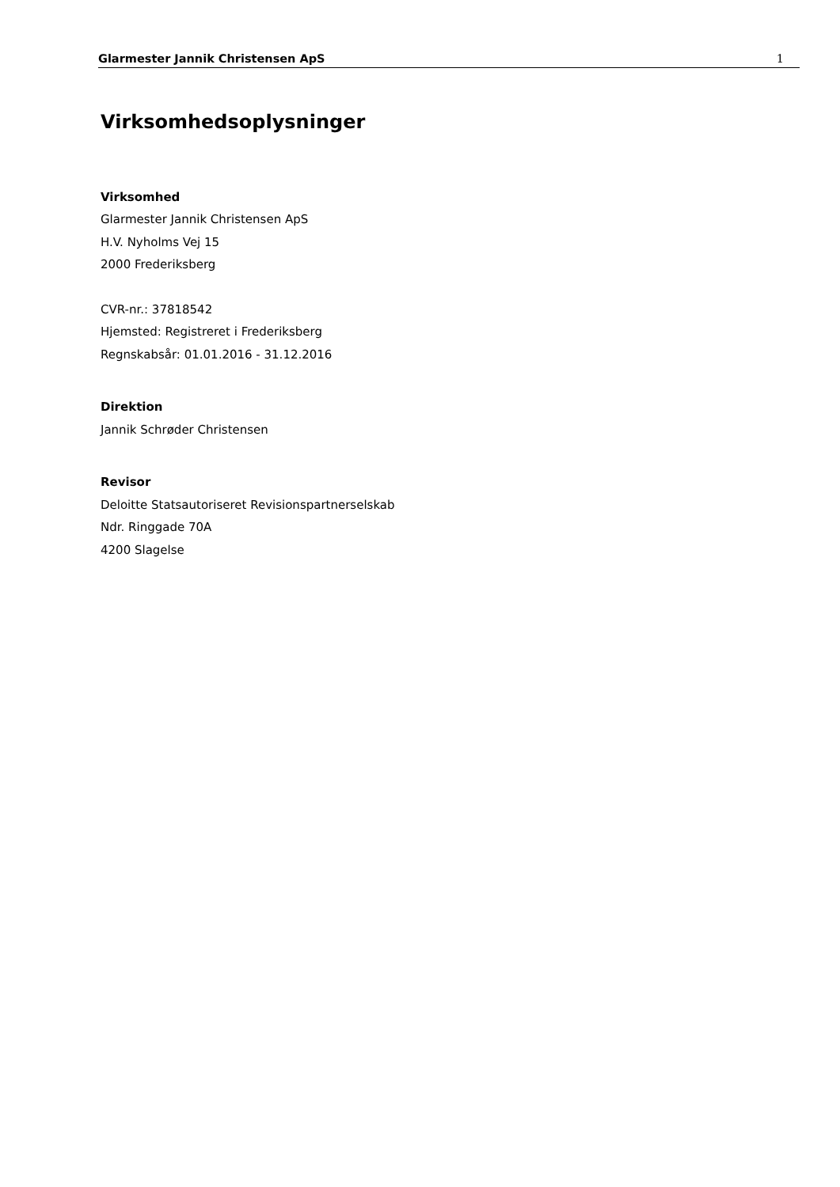Glarmester Jannik Christensen ApS 1
Virksomhedsoplysninger
Virksomhed
Glarmester Jannik Christensen ApS
H.V. Nyholms Vej 15
2000 Frederiksberg
CVR-nr.: 37818542
Hjemsted: Registreret i Frederiksberg
Regnskabsår: 01.01.2016 - 31.12.2016
Direktion
Jannik Schrøder Christensen
Revisor
Deloitte Statsautoriseret Revisionspartnerselskab
Ndr. Ringgade 70A
4200 Slagelse